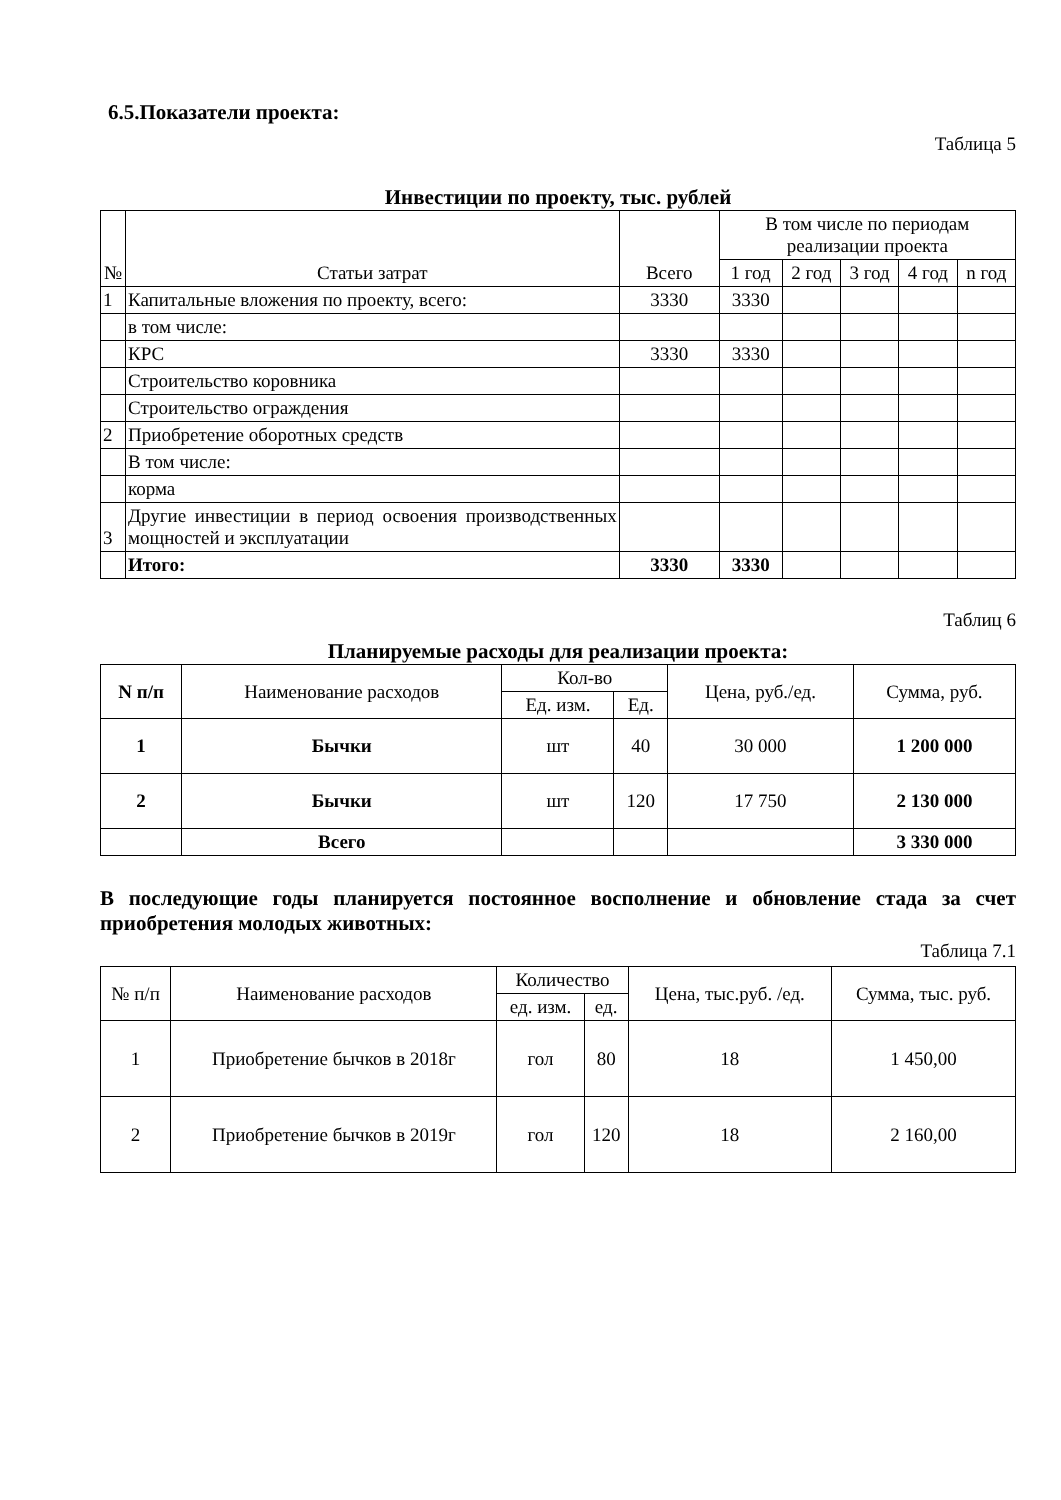6.5.Показатели проекта:
Таблица 5
Инвестиции по проекту, тыс. рублей
| № | Статьи затрат | Всего | В том числе по периодам реализации проекта | | | | |
| --- | --- | --- | --- | --- | --- | --- | --- |
| | | | 1 год | 2 год | 3 год | 4 год | n год |
| 1 | Капитальные вложения по проекту, всего: | 3330 | 3330 | | | | |
| | в том числе: | | | | | | |
| | КРС | 3330 | 3330 | | | | |
| | Строительство коровника | | | | | | |
| | Строительство ограждения | | | | | | |
| 2 | Приобретение оборотных средств | | | | | | |
| | В том числе: | | | | | | |
| | корма | | | | | | |
| 3 | Другие инвестиции в период освоения производственных мощностей и эксплуатации | | | | | | |
| | Итого: | 3330 | 3330 | | | | |
Таблиц 6
Планируемые расходы для реализации проекта:
| N п/п | Наименование расходов | Кол-во | | Цена, руб./ед. | Сумма, руб. |
| --- | --- | --- | --- | --- | --- |
| | | Ед. изм. | Ед. | | |
| 1 | Бычки | шт | 40 | 30 000 | 1 200 000 |
| 2 | Бычки | шт | 120 | 17 750 | 2 130 000 |
| | Всего | | | | 3 330 000 |
В последующие годы планируется постоянное восполнение и обновление стада за счет приобретения молодых животных:
Таблица 7.1
| № п/п | Наименование расходов | Количество | | Цена, тыс.руб. /ед. | Сумма, тыс. руб. |
| --- | --- | --- | --- | --- | --- |
| | | ед. изм. | ед. | | |
| 1 | Приобретение бычков в 2018г | гол | 80 | 18 | 1 450,00 |
| 2 | Приобретение бычков в 2019г | гол | 120 | 18 | 2 160,00 |